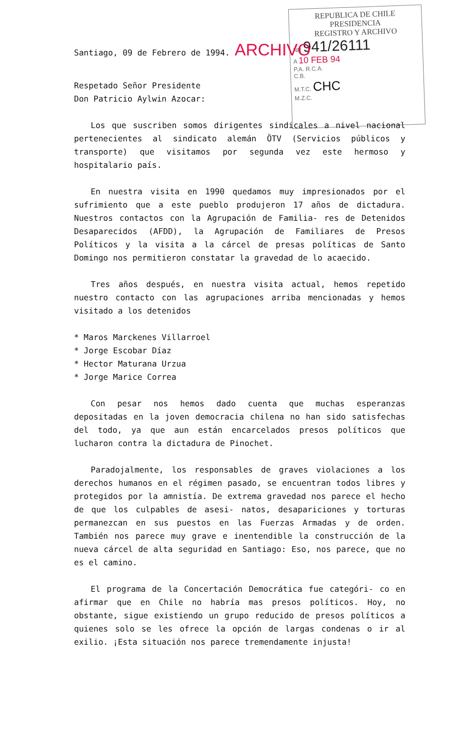REPUBLICA DE CHILE
PRESIDENCIA
REGISTRO Y ARCHIVO
NR 941/26111
A 10 FEB 94
P.A. R.C.A.
C.B.
M.T.C. CHC
M.Z.C.
Santiago, 09 de Febrero de 1994. ARCHIVO
Respetado Señor Presidente
Don Patricio Aylwin Azocar:
Los que suscriben somos dirigentes sindicales a nivel nacional pertenecientes al sindicato alemán ÖTV (Servicios públicos y transporte) que visitamos por segunda vez este hermoso y hospitalario país.
En nuestra visita en 1990 quedamos muy impresionados por el sufrimiento que a este pueblo produjeron 17 años de dictadura. Nuestros contactos con la Agrupación de Familia- res de Detenidos Desaparecidos (AFDD), la Agrupación de Familiares de Presos Políticos y la visita a la cárcel de presas políticas de Santo Domingo nos permitieron constatar la gravedad de lo acaecido.
Tres años después, en nuestra visita actual, hemos repetido nuestro contacto con las agrupaciones arriba mencionadas y hemos visitado a los detenidos
* Maros Marckenes Villarroel
* Jorge Escobar Díaz
* Hector Maturana Urzua
* Jorge Marice Correa
Con pesar nos hemos dado cuenta que muchas esperanzas depositadas en la joven democracia chilena no han sido satisfechas del todo, ya que aun están encarcelados presos políticos que lucharon contra la dictadura de Pinochet.
Paradojalmente, los responsables de graves violaciones a los derechos humanos en el régimen pasado, se encuentran todos libres y protegidos por la amnistía. De extrema gravedad nos parece el hecho de que los culpables de asesi- natos, desapariciones y torturas permanezcan en sus puestos en las Fuerzas Armadas y de orden. También nos parece muy grave e inentendible la construcción de la nueva cárcel de alta seguridad en Santiago: Eso, nos parece, que no es el camino.
El programa de la Concertación Democrática fue categóri- co en afirmar que en Chile no habría mas presos políticos. Hoy, no obstante, sigue existiendo un grupo reducido de presos políticos a quienes solo se les ofrece la opción de largas condenas o ir al exilio. ¡Esta situación nos parece tremendamente injusta!